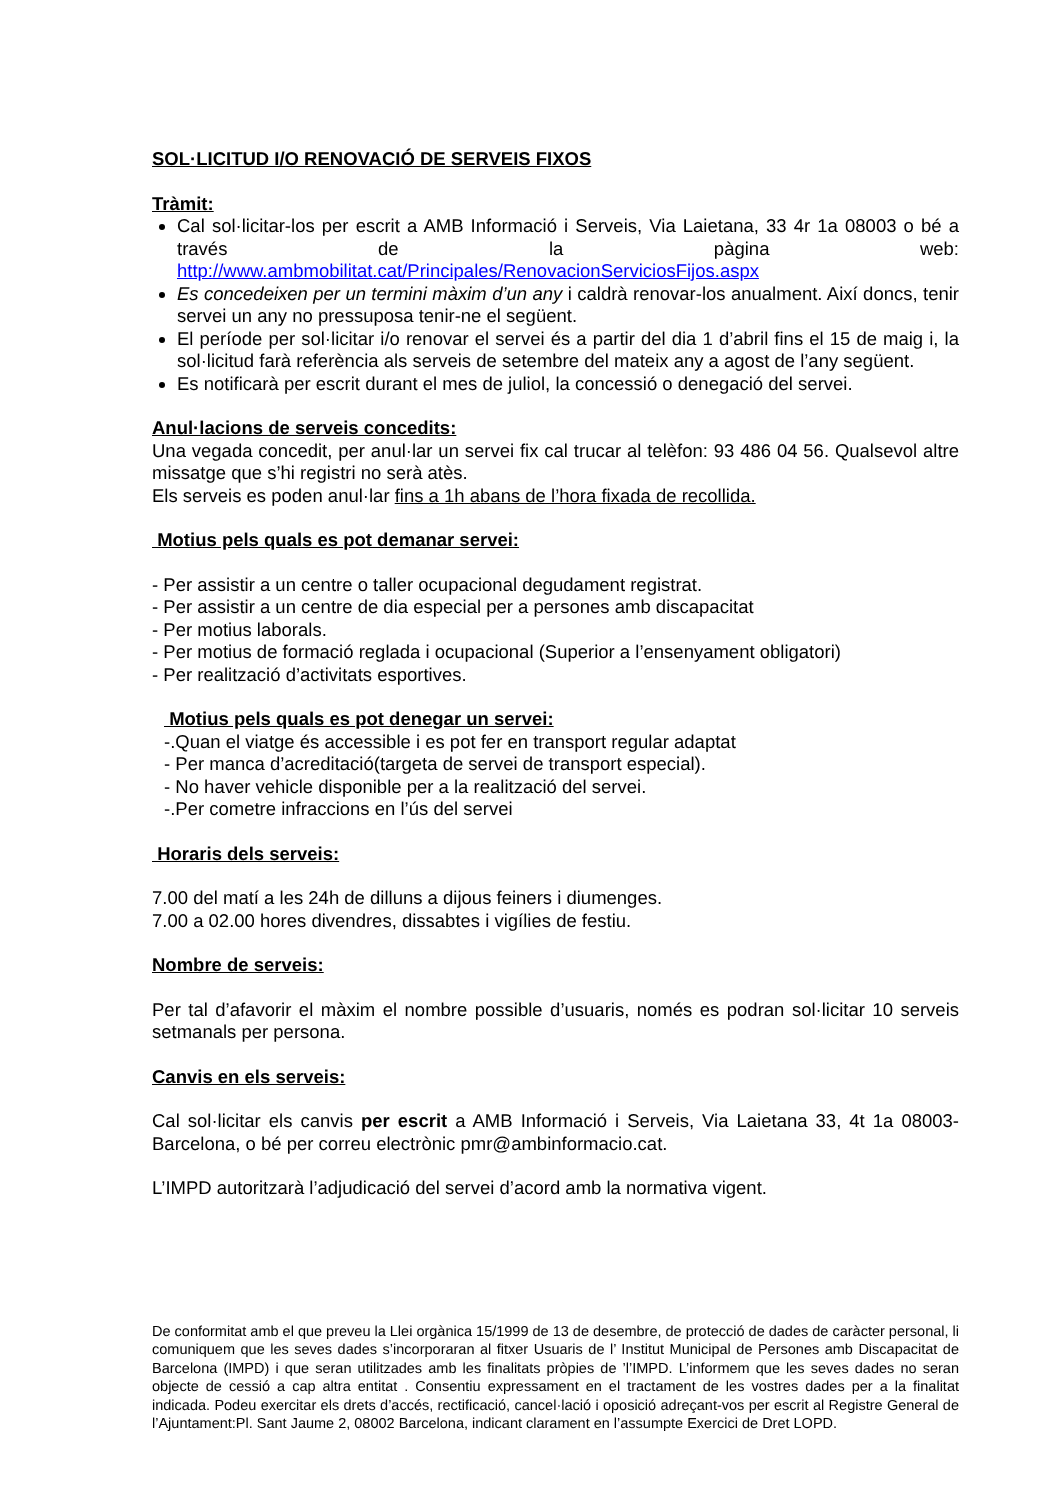SOL·LICITUD I/O RENOVACIÓ DE SERVEIS FIXOS
Tràmit:
Cal sol·licitar-los per escrit a AMB Informació i Serveis, Via Laietana, 33 4r 1a 08003 o bé a través de la pàgina web: http://www.ambmobilitat.cat/Principales/RenovacionServiciosFijos.aspx
Es concedeixen per un termini màxim d’un any i caldrà renovar-los anualment. Així doncs, tenir servei un any no pressuposa tenir-ne el següent.
El període per sol·licitar i/o renovar el servei és a partir del dia 1 d’abril fins el 15 de maig i, la sol·licitud farà referència als serveis de setembre del mateix any a agost de l’any següent.
Es notificarà per escrit durant el mes de juliol, la concessió o denegació del servei.
Anul·lacions de serveis concedits:
Una vegada concedit, per anul·lar un servei fix cal trucar al telèfon: 93 486 04 56. Qualsevol altre missatge que s’hi registri no serà atès.
Els serveis es poden anul·lar fins a 1h abans de l’hora fixada de recollida.
Motius pels quals es pot demanar servei:
- Per assistir a un centre o taller ocupacional degudament registrat.
- Per assistir a un centre de dia especial per a persones amb discapacitat
- Per motius laborals.
- Per motius de formació reglada i ocupacional (Superior a l’ensenyament obligatori)
- Per realització d’activitats esportives.
Motius pels quals es pot denegar un servei:
-.Quan el viatge és accessible i es pot fer en transport regular adaptat
- Per manca d’acreditació(targeta de servei de transport especial).
- No haver vehicle disponible per a la realització del servei.
-.Per cometre infraccions en l’ús del servei
Horaris dels serveis:
7.00 del matí a les 24h de dilluns a dijous feiners i diumenges.
7.00 a 02.00 hores divendres, dissabtes i vigílies de festiu.
Nombre de serveis:
Per tal d’afavorir el màxim el nombre possible d’usuaris, només es podran sol·licitar 10 serveis setmanals per persona.
Canvis en els serveis:
Cal sol·licitar els canvis per escrit a AMB Informació i Serveis, Via Laietana 33, 4t 1a 08003-Barcelona, o bé per correu electrònic pmr@ambinformacio.cat.
L’IMPD autoritzarà l’adjudicació del servei d’acord amb la normativa vigent.
De conformitat amb el que preveu la Llei orgànica 15/1999 de 13 de desembre, de protecció de dades de caràcter personal, li comuniquem que les seves dades s’incorporaran al fitxer Usuaris de l’ Institut Municipal de Persones amb Discapacitat de Barcelona (IMPD) i que seran utilitzades amb les finalitats pròpies de ’l’IMPD. L’informem que les seves dades no seran objecte de cessió a cap altra entitat . Consentiu expressament en el tractament de les vostres dades per a la finalitat indicada. Podeu exercitar els drets d’accés, rectificació, cancel·lació i oposició adreçant-vos per escrit al Registre General de l’Ajuntament:Pl. Sant Jaume 2, 08002 Barcelona, indicant clarament en l’assumpte Exercici de Dret LOPD.